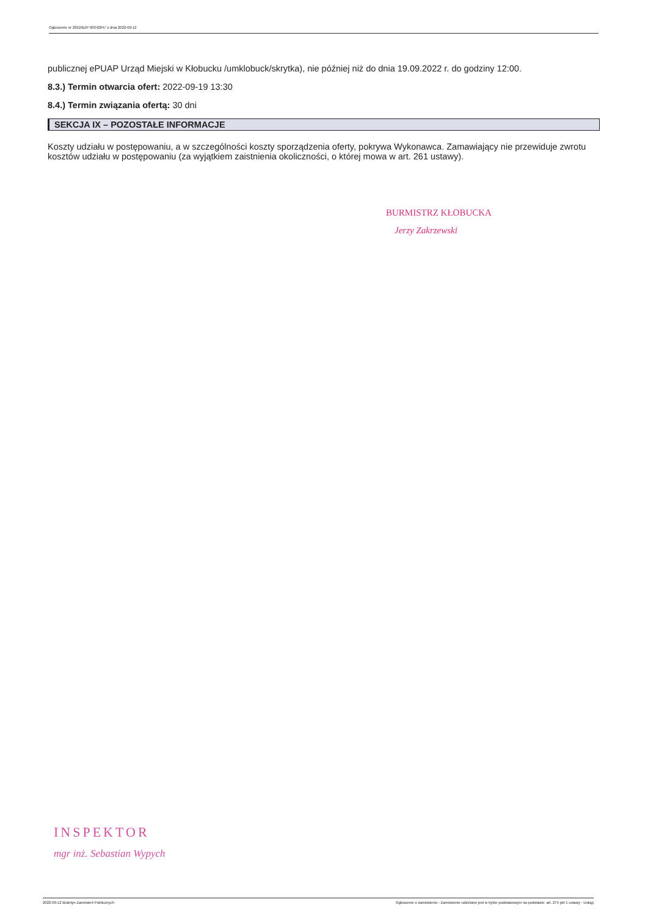Ogłoszenie nr 2022/BZP 00342847 z dnia 2022-09-12
publicznej ePUAP Urząd Miejski w Kłobucku /umklobuck/skrytka), nie później niż do dnia 19.09.2022 r. do godziny 12:00.
8.3.) Termin otwarcia ofert: 2022-09-19 13:30
8.4.) Termin związania ofertą: 30 dni
SEKCJA IX – POZOSTAŁE INFORMACJE
Koszty udziału w postępowaniu, a w szczególności koszty sporządzenia oferty, pokrywa Wykonawca. Zamawiający nie przewiduje zwrotu kosztów udziału w postępowaniu (za wyjątkiem zaistnienia okoliczności, o której mowa w art. 261 ustawy).
BURMISTRZ KŁOBUCKA
Jerzy Zakrzewski
INSPEKTOR
mgr inż. Sebastian Wypych
2022-09-12 Biuletyn Zamówień Publicznych Ogłoszenie o zamówieniu - Zamówienie udzielane jest w trybie podstawowym na podstawie: art. 275 pkt 1 ustawy - Usługi